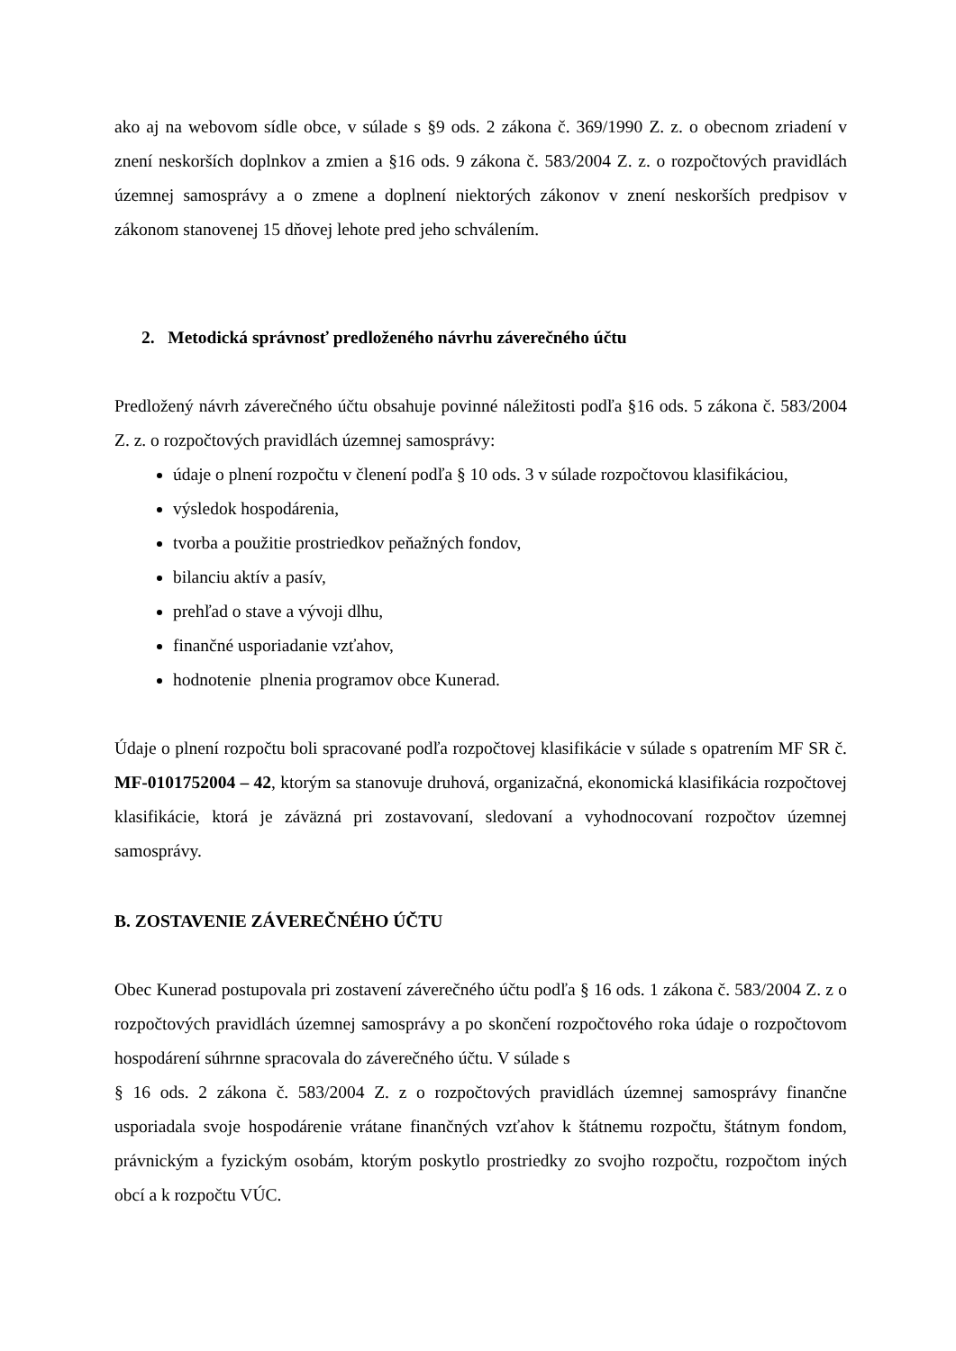ako aj na webovom sídle obce, v súlade s §9 ods. 2 zákona č. 369/1990 Z. z. o obecnom zriadení v znení neskorších doplnkov a zmien a §16 ods. 9 zákona č. 583/2004 Z. z. o rozpočtových pravidlách územnej samosprávy a o zmene a doplnení niektorých zákonov v znení neskorších predpisov v zákonom stanovenej 15 dňovej lehote pred jeho schválením.
2. Metodická správnosť predloženého návrhu záverečného účtu
Predložený návrh záverečného účtu obsahuje povinné náležitosti podľa §16 ods. 5 zákona č. 583/2004 Z. z. o rozpočtových pravidlách územnej samosprávy:
údaje o plnení rozpočtu v členení podľa § 10 ods. 3 v súlade rozpočtovou klasifikáciou,
výsledok hospodárenia,
tvorba a použitie prostriedkov peňažných fondov,
bilanciu aktív a pasív,
prehľad o stave a vývoji dlhu,
finančné usporiadanie vzťahov,
hodnotenie plnenia programov obce Kunerad.
Údaje o plnení rozpočtu boli spracované podľa rozpočtovej klasifikácie v súlade s opatrením MF SR č. MF-0101752004 – 42, ktorým sa stanovuje druhová, organizačná, ekonomická klasifikácia rozpočtovej klasifikácie, ktorá je záväzná pri zostavovaní, sledovaní a vyhodnocovaní rozpočtov územnej samosprávy.
B. ZOSTAVENIE ZÁVEREČNÉHO ÚČTU
Obec Kunerad postupovala pri zostavení záverečného účtu podľa § 16 ods. 1 zákona č. 583/2004 Z. z o rozpočtových pravidlách územnej samosprávy a po skončení rozpočtového roka údaje o rozpočtovom hospodárení súhrnne spracovala do záverečného účtu. V súlade s
§ 16 ods. 2 zákona č. 583/2004 Z. z o rozpočtových pravidlách územnej samosprávy finančne usporiadala svoje hospodárenie vrátane finančných vzťahov k štátnemu rozpočtu, štátnym fondom, právnickým a fyzickým osobám, ktorým poskytlo prostriedky zo svojho rozpočtu, rozpočtom iných obcí a k rozpočtu VÚC.